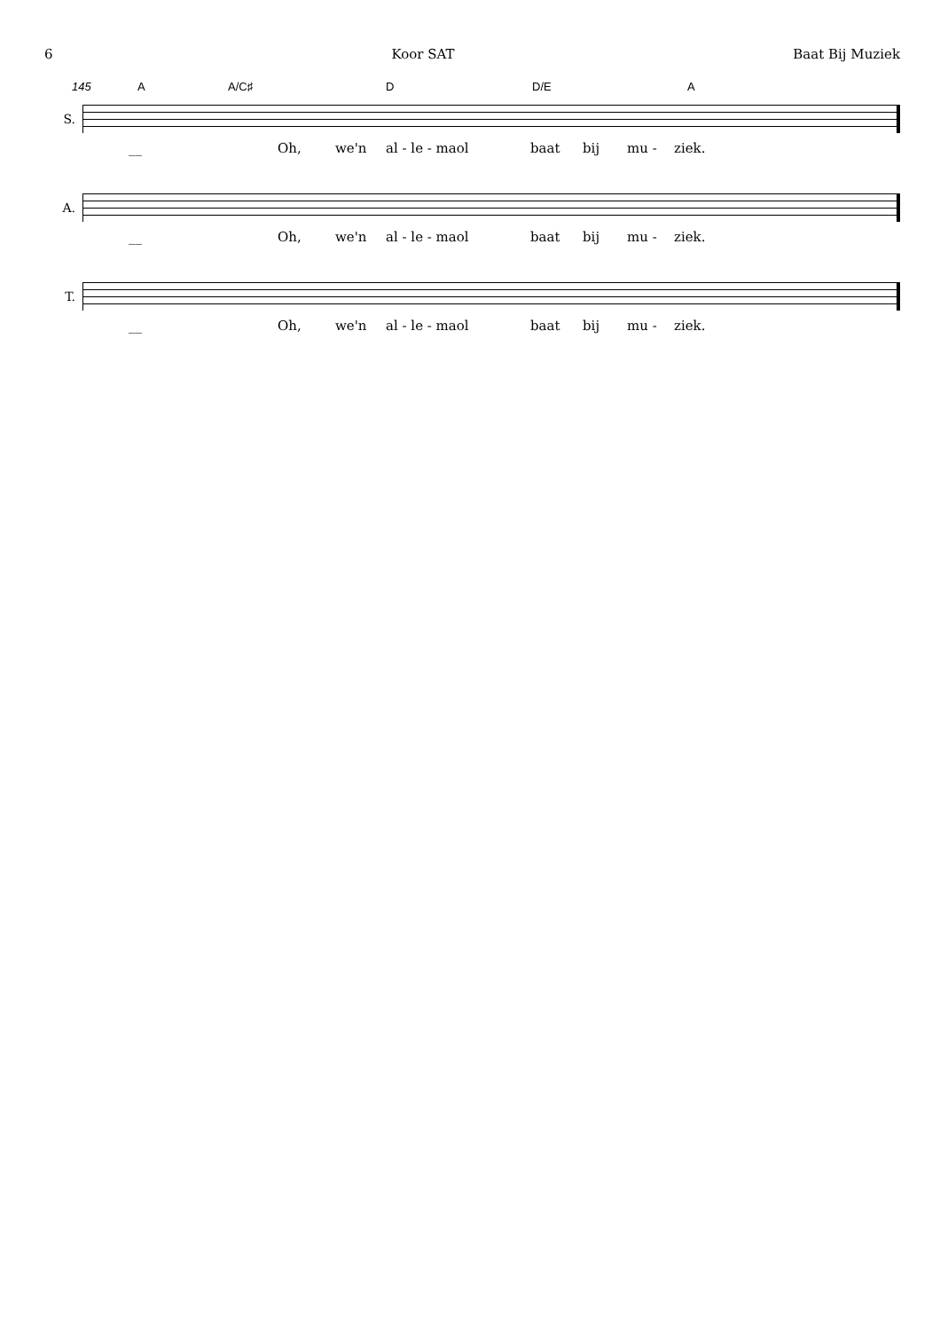6 Koor SAT Baat Bij Muziek
145 A A/C♯ D D/E A
S.
__ Oh, we'n al - le - maol baat bij mu - ziek.
A.
__ Oh, we'n al - le - maol baat bij mu - ziek.
T.
__ Oh, we'n al - le - maol baat bij mu - ziek.